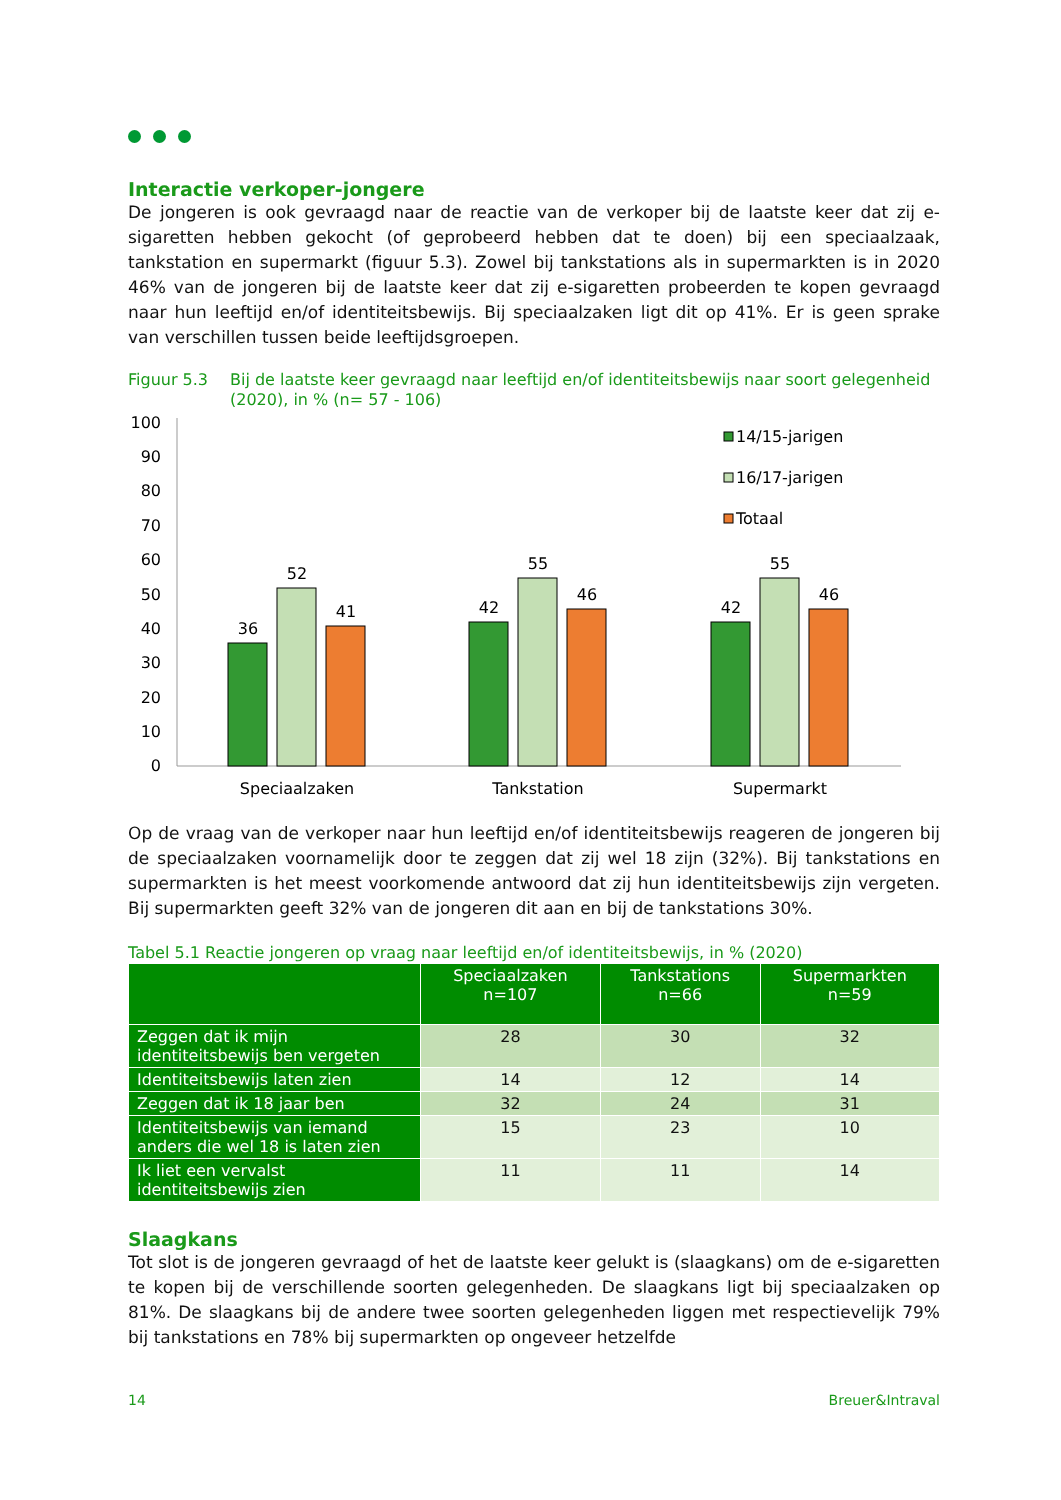Interactie verkoper-jongere
De jongeren is ook gevraagd naar de reactie van de verkoper bij de laatste keer dat zij e-sigaretten hebben gekocht (of geprobeerd hebben dat te doen) bij een speciaalzaak, tankstation en supermarkt (figuur 5.3). Zowel bij tankstations als in supermarkten is in 2020 46% van de jongeren bij de laatste keer dat zij e-sigaretten probeerden te kopen gevraagd naar hun leeftijd en/of identiteitsbewijs. Bij speciaalzaken ligt dit op 41%. Er is geen sprake van verschillen tussen beide leeftijdsgroepen.
Figuur 5.3 Bij de laatste keer gevraagd naar leeftijd en/of identiteitsbewijs naar soort gelegenheid (2020), in % (n= 57 - 106)
100
90
80
70
60
50
40
30
20
10
0
36
52
41
42
55
46
42
55
46
Speciaalzaken
Tankstation
Supermarkt
14/15-jarigen
16/17-jarigen
Totaal
Op de vraag van de verkoper naar hun leeftijd en/of identiteitsbewijs reageren de jongeren bij de speciaalzaken voornamelijk door te zeggen dat zij wel 18 zijn (32%). Bij tankstations en supermarkten is het meest voorkomende antwoord dat zij hun identiteitsbewijs zijn vergeten. Bij supermarkten geeft 32% van de jongeren dit aan en bij de tankstations 30%.
Tabel 5.1 Reactie jongeren op vraag naar leeftijd en/of identiteitsbewijs, in % (2020)
| | Speciaalzaken n=107 | Tankstations n=66 | Supermarkten n=59 |
| --- | --- | --- | --- |
| Zeggen dat ik mijn identiteitsbewijs ben vergeten | 28 | 30 | 32 |
| Identiteitsbewijs laten zien | 14 | 12 | 14 |
| Zeggen dat ik 18 jaar ben | 32 | 24 | 31 |
| Identiteitsbewijs van iemand anders die wel 18 is laten zien | 15 | 23 | 10 |
| Ik liet een vervalst identiteitsbewijs zien | 11 | 11 | 14 |
Slaagkans
Tot slot is de jongeren gevraagd of het de laatste keer gelukt is (slaagkans) om de e-sigaretten te kopen bij de verschillende soorten gelegenheden. De slaagkans ligt bij speciaalzaken op 81%. De slaagkans bij de andere twee soorten gelegenheden liggen met respectievelijk 79% bij tankstations en 78% bij supermarkten op ongeveer hetzelfde
14 Breuer&Intraval